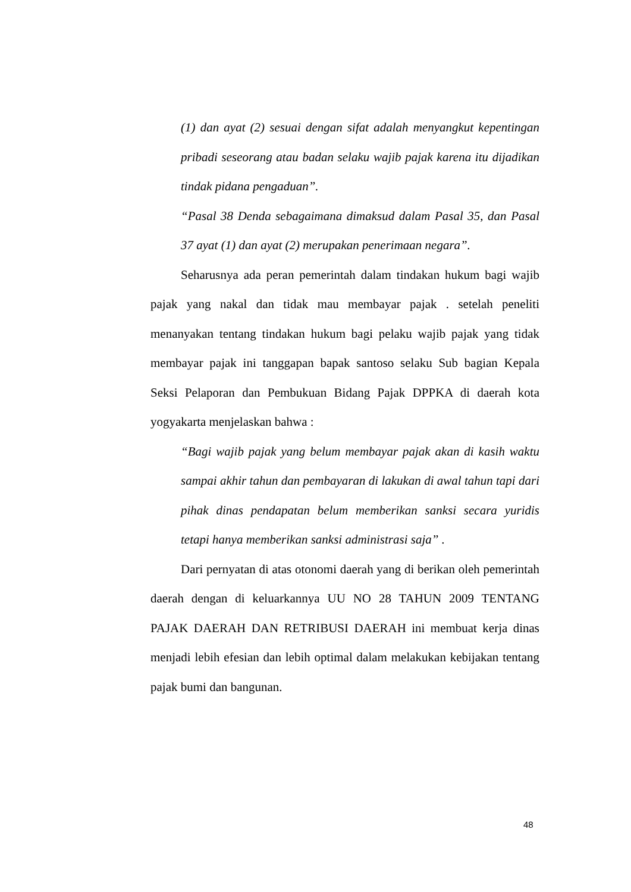(1) dan ayat (2) sesuai dengan sifat adalah menyangkut kepentingan pribadi seseorang atau badan selaku wajib pajak karena itu dijadikan tindak pidana pengaduan”.
“Pasal 38 Denda sebagaimana dimaksud dalam Pasal 35, dan Pasal 37 ayat (1) dan ayat (2) merupakan penerimaan negara”.
Seharusnya ada peran pemerintah dalam tindakan hukum bagi wajib pajak yang nakal dan tidak mau membayar pajak . setelah peneliti menanyakan tentang tindakan hukum bagi pelaku wajib pajak yang tidak membayar pajak ini tanggapan bapak santoso selaku Sub bagian Kepala Seksi Pelaporan dan Pembukuan Bidang Pajak DPPKA di daerah kota yogyakarta menjelaskan bahwa :
“Bagi wajib pajak yang belum membayar pajak akan di kasih waktu sampai akhir tahun dan pembayaran di lakukan di awal tahun tapi dari pihak dinas pendapatan belum memberikan sanksi secara yuridis tetapi hanya memberikan sanksi administrasi saja” .
Dari pernyatan di atas otonomi daerah yang di berikan oleh pemerintah daerah dengan di keluarkannya UU NO 28 TAHUN 2009 TENTANG PAJAK DAERAH DAN RETRIBUSI DAERAH ini membuat kerja dinas menjadi lebih efesian dan lebih optimal dalam melakukan kebijakan tentang pajak bumi dan bangunan.
48